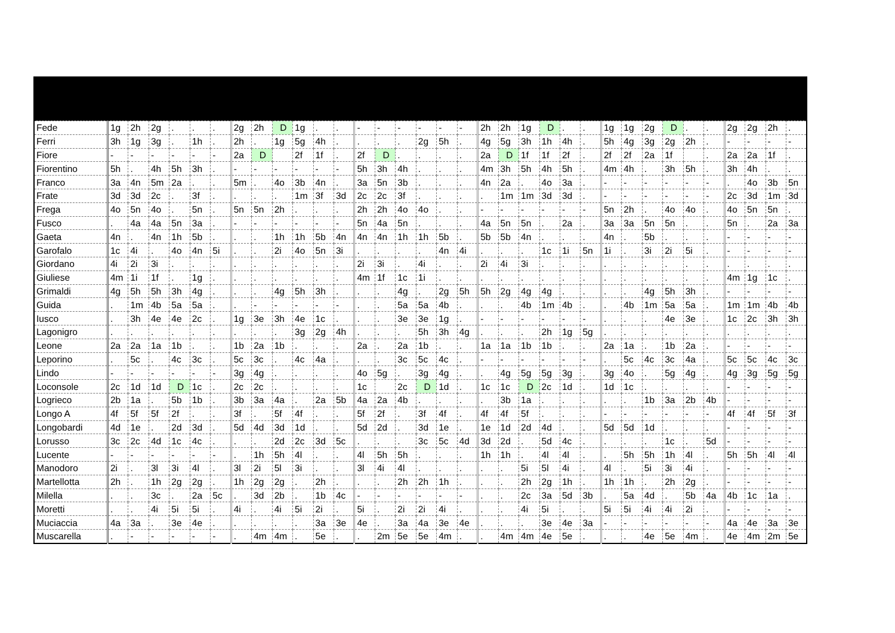| Fede | 1g | 2h | 2g | . | . | . | 2g | 2h | D | 1g | . | . | - | - | - | - | - | - | 2h | 2h | 1g | D | . | . | 1g | 1g | 2g | D | . | . | 2g | 2g | 2h | . |
| Ferri | 3h | 1g | 3g | . | 1h | . | 2h | . | 1g | 5g | 4h | . | . | . | . | 2g | 5h | . | 4g | 5g | 3h | 1h | 4h | . | 5h | 4g | 3g | 2g | 2h | . | - | - | - | - |
| Fiore | - | - | - | - | - | - | 2a | D | | 2f | 1f | . | 2f | D | . | . | . | . | 2a | D | 1f | 1f | 2f | . | 2f | 2f | 2a | 1f | | . | 2a | 2a | 1f | . |
| Fiorentino | 5h | . | 4h | 5h | 3h | . | - | - | - | - | - | - | 5h | 3h | 4h | . | . | . | 4m | 3h | 5h | 4h | 5h | . | 4m | 4h | . | 3h | 5h | . | 3h | 4h | . | . |
| Franco | 3a | 4n | 5m | 2a | . | . | 5m | . | 4o | 3b | 4n | . | 3a | 5n | 3b | . | . | . | 4n | 2a | . | 4o | 3a | . | - | - | - | - | - | - | . | 4o | 3b | 5n |
| Frate | 3d | 3d | 2c | . | 3f | . | . | . | . | 1m | 3f | 3d | 2c | 2c | 3f | . | . | . | . | 1m | 1m | 3d | 3d | . | - | - | - | - | - | - | 2c | 3d | 1m | 3d |
| Frega | 4o | 5n | 4o | . | 5n | . | 5n | 5n | 2h | . | . | . | 2h | 2h | 4o | 4o | . | . | - | - | - | - | - | - | 5n | 2h | . | 4o | 4o | . | 4o | 5n | 5n | . |
| Fusco | . | 4a | 4a | 5n | 3a | . | - | - | - | - | - | - | 5n | 4a | 5n | . | . | . | 4a | 5n | 5n | . | 2a | . | 3a | 3a | 5n | 5n | . | . | 5n | . | 2a | 3a |
| Gaeta | 4n | . | 4n | 1h | 5b | . | . | . | 1h | 1h | 5b | 4n | 4n | 4n | 1h | 1h | 5b | . | 5b | 5b | 4n | . | . | . | 4n | . | 5b | . | . | . | - | - | - | - |
| Garofalo | 1c | 4i | . | 4o | 4n | 5i | . | . | 2i | 4o | 5n | 3i | . | . | . | . | 4n | 4i | . | . | . | 1c | 1i | 5n | 1i | . | 3i | 2i | 5i | . | - | - | - | - |
| Giordano | 4i | 2i | 3i | . | . | . | . | . | . | . | . | . | 2i | 3i | . | 4i | . | . | 2i | 4i | 3i | . | . | . | . | . | . | . | . | . | . | . | . | . |
| Giuliese | 4m | 1i | 1f | . | 1g | . | . | . | . | . | . | . | 4m | 1f | 1c | 1i | . | . | . | . | . | . | . | . | . | . | . | . | . | . | 4m | 1g | 1c | . |
| Grimaldi | 4g | 5h | 5h | 3h | 4g | . | . | . | 4g | 5h | 3h | . | . | . | 4g | . | 2g | 5h | 5h | 2g | 4g | 4g | . | . | . | . | 4g | 5h | 3h | . | - | - | - | - |
| Guida | . | 1m | 4b | 5a | 5a | . | . | - | - | - | - | - | . | . | 5a | 5a | 4b | . | . | . | 4b | 1m | 4b | . | . | 4b | 1m | 5a | 5a | . | 1m | 1m | 4b | 4b |
| Iusco | . | 3h | 4e | 4e | 2c | . | 1g | 3e | 3h | 4e | 1c | . | . | . | 3e | 3e | 1g | . | - | - | - | - | - | - | . | . | . | 4e | 3e | . | 1c | 2c | 3h | 3h |
| Lagonigro | . | . | . | . | . | . | . | . | . | 3g | 2g | 4h | . | . | . | 5h | 3h | 4g | . | . | . | 2h | 1g | 5g | . | . | . | . | . | . | . | . | . | . |
| Leone | 2a | 2a | 1a | 1b | . | . | 1b | 2a | 1b | . | . | . | 2a | . | 2a | 1b | . | . | 1a | 1a | 1b | 1b | . | . | 2a | 1a | . | 1b | 2a | . | - | - | - | - |
| Leporino | . | 5c | . | 4c | 3c | . | 5c | 3c | . | 4c | 4a | . | . | . | 3c | 5c | 4c | . | - | - | - | - | - | - | . | 5c | 4c | 3c | 4a | . | 5c | 5c | 4c | 3c |
| Lindo | - | - | - | - | - | - | 3g | 4g | . | . | . | . | 4o | 5g | . | 3g | 4g | . | . | 4g | 5g | 5g | 3g | . | 3g | 4o | . | 5g | 4g | . | 4g | 3g | 5g | 5g |
| Loconsole | 2c | 1d | 1d | D | 1c | . | 2c | 2c | . | . | . | . | 1c | | 2c | D | 1d | . | 1c | 1c | D | 2c | 1d | . | 1d | 1c | . | . | . | . | - | - | - | - |
| Logrieco | 2b | 1a | . | 5b | 1b | . | 3b | 3a | 4a | . | 2a | 5b | 4a | 2a | 4b | . | . | . | . | 3b | 1a | . | . | . | . | . | 1b | 3a | 2b | 4b | - | - | - | - |
| Longo A | 4f | 5f | 5f | 2f | . | . | 3f | . | 5f | 4f | . | . | 5f | 2f | . | 3f | 4f | . | 4f | 4f | 5f | . | . | . | - | - | - | - | - | - | 4f | 4f | 5f | 3f |
| Longobardi | 4d | 1e | . | 2d | 3d | . | 5d | 4d | 3d | 1d | . | . | 5d | 2d | . | 3d | 1e | . | 1e | 1d | 2d | 4d | . | . | 5d | 5d | 1d | . | . | . | - | - | - | - |
| Lorusso | 3c | 2c | 4d | 1c | 4c | . | . | . | 2d | 2c | 3d | 5c | . | . | . | 3c | 5c | 4d | 3d | 2d | . | 5d | 4c | . | . | . | . | 1c | . | 5d | - | - | - | - |
| Lucente | - | - | - | - | - | - | . | 1h | 5h | 4l | . | . | 4l | 5h | 5h | . | . | . | 1h | 1h | . | 4l | 4l | . | . | 5h | 5h | 1h | 4l | . | 5h | 5h | 4l | 4l |
| Manodoro | 2i | . | 3l | 3i | 4l | . | 3l | 2i | 5l | 3i | . | . | 3l | 4i | 4l | . | . | . | . | . | 5i | 5l | 4i | . | 4l | . | 5i | 3i | 4i | . | - | - | - | - |
| Martellotta | 2h | . | 1h | 2g | 2g | . | 1h | 2g | 2g | . | 2h | . | . | . | 2h | 2h | 1h | . | . | . | 2h | 2g | 1h | . | 1h | 1h | . | 2h | 2g | . | - | - | - | - |
| Milella | . | . | 3c | . | 2a | 5c | . | 3d | 2b | . | 1b | 4c | - | - | - | - | - | - | . | . | 2c | 3a | 5d | 3b | . | 5a | 4d | . | 5b | 4a | 4b | 1c | 1a | . |
| Moretti | . | . | 4i | 5i | 5i | . | 4i | . | 4i | 5i | 2i | . | 5i | . | 2i | 2i | 4i | . | . | . | 4i | 5i | . | . | 5i | 5i | 4i | 4i | 2i | . | - | - | - | - |
| Muciaccia | 4a | 3a | . | 3e | 4e | . | . | . | . | . | 3a | 3e | 4e | . | 3a | 4a | 3e | 4e | . | . | . | 3e | 4e | 3a | - | - | - | - | - | - | 4a | 4e | 3a | 3e |
| Muscarella | . | - | - | - | - | - | . | 4m | 4m | . | 5e | . | . | 2m | 5e | 5e | 4m | . | . | 4m | 4m | 4e | 5e | . | . | . | 4e | 5e | 4m | . | 4e | 4m | 2m | 5e |